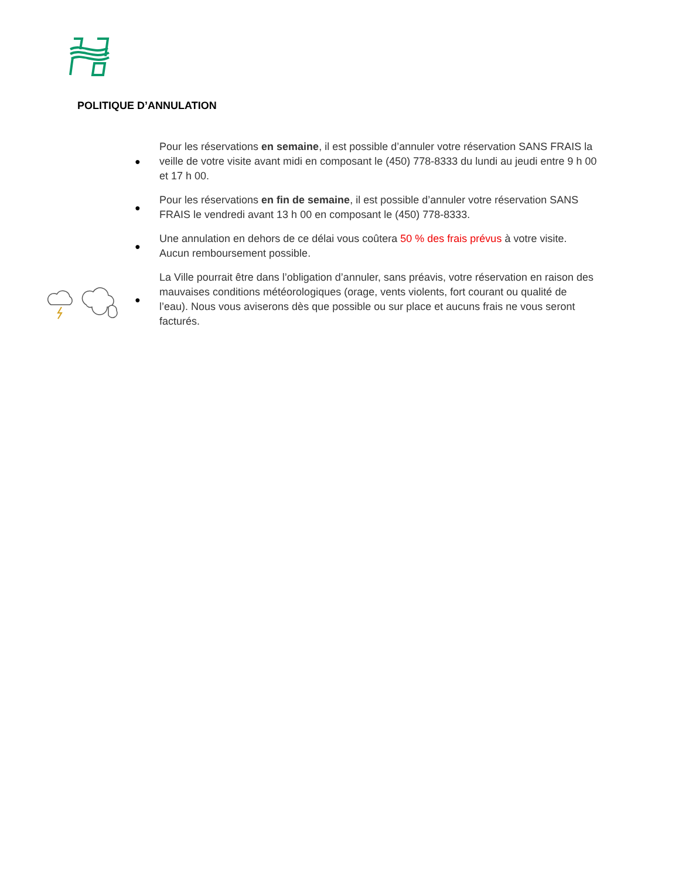POLITIQUE D’ANNULATION
● Pour les réservations en semaine, il est possible d’annuler votre réservation SANS FRAIS la veille de votre visite avant midi en composant le (450) 778-8333 du lundi au jeudi entre 9 h 00 et 17 h 00.
● Pour les réservations en fin de semaine, il est possible d’annuler votre réservation SANS FRAIS le vendredi avant 13 h 00 en composant le (450) 778-8333.
● Une annulation en dehors de ce délai vous coûtera 50 % des frais prévus à votre visite. Aucun remboursement possible.
● La Ville pourrait être dans l’obligation d’annuler, sans préavis, votre réservation en raison des mauvaises conditions météorologiques (orage, vents violents, fort courant ou qualité de l’eau). Nous vous aviserons dès que possible ou sur place et aucuns frais ne vous seront facturés.